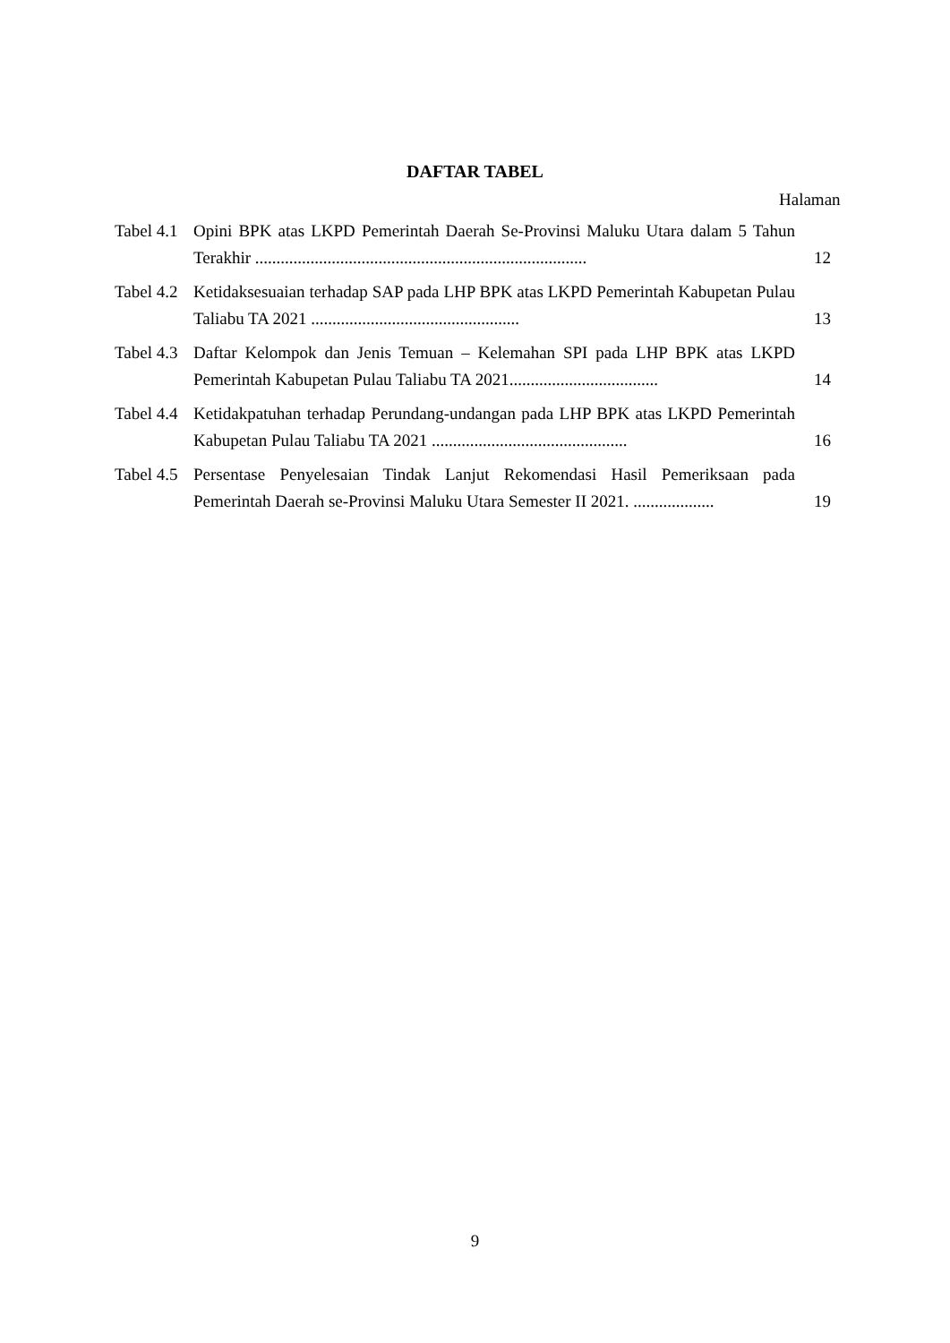DAFTAR TABEL
Halaman
Tabel 4.1
Opini BPK atas LKPD Pemerintah Daerah Se-Provinsi Maluku Utara dalam 5 Tahun Terakhir ..............................................................................
12
Tabel 4.2
Ketidaksesuaian terhadap SAP pada LHP BPK atas LKPD Pemerintah Kabupetan Pulau Taliabu TA 2021 .................................................
13
Tabel 4.3
Daftar Kelompok dan Jenis Temuan – Kelemahan SPI pada LHP BPK atas LKPD Pemerintah Kabupetan Pulau Taliabu TA 2021...................................
14
Tabel 4.4
Ketidakpatuhan terhadap Perundang-undangan pada LHP BPK atas LKPD Pemerintah Kabupetan Pulau Taliabu TA 2021 ..............................................
16
Tabel 4.5
Persentase Penyelesaian Tindak Lanjut Rekomendasi Hasil Pemeriksaan pada Pemerintah Daerah se-Provinsi Maluku Utara Semester II 2021. ...................
19
9